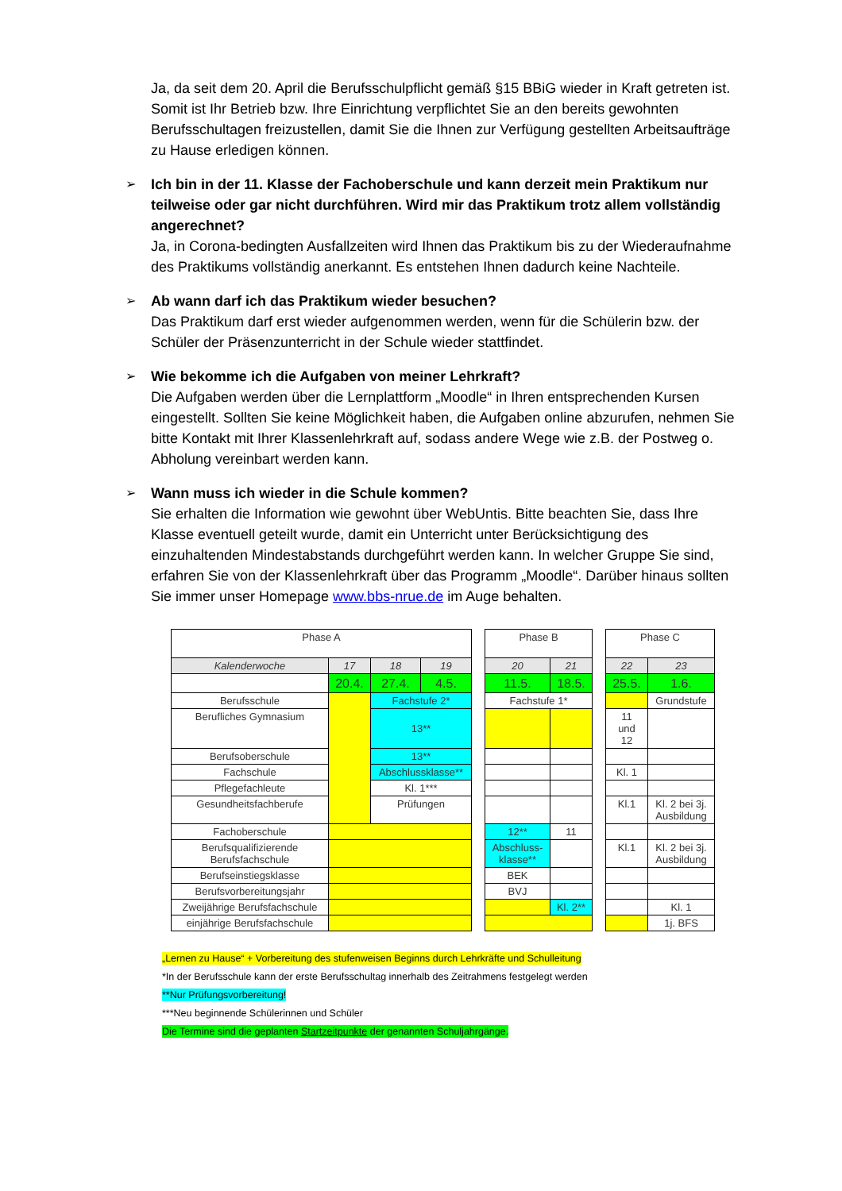Ja, da seit dem 20. April die Berufsschulpflicht gemäß §15 BBiG wieder in Kraft getreten ist. Somit ist Ihr Betrieb bzw. Ihre Einrichtung verpflichtet Sie an den bereits gewohnten Berufsschultagen freizustellen, damit Sie die Ihnen zur Verfügung gestellten Arbeitsaufträge zu Hause erledigen können.
➢ Ich bin in der 11. Klasse der Fachoberschule und kann derzeit mein Praktikum nur teilweise oder gar nicht durchführen. Wird mir das Praktikum trotz allem vollständig angerechnet?
Ja, in Corona-bedingten Ausfallzeiten wird Ihnen das Praktikum bis zu der Wiederaufnahme des Praktikums vollständig anerkannt. Es entstehen Ihnen dadurch keine Nachteile.
➢ Ab wann darf ich das Praktikum wieder besuchen?
Das Praktikum darf erst wieder aufgenommen werden, wenn für die Schülerin bzw. der Schüler der Präsenzunterricht in der Schule wieder stattfindet.
➢ Wie bekomme ich die Aufgaben von meiner Lehrkraft?
Die Aufgaben werden über die Lernplattform „Moodle“ in Ihren entsprechenden Kursen eingestellt. Sollten Sie keine Möglichkeit haben, die Aufgaben online abzurufen, nehmen Sie bitte Kontakt mit Ihrer Klassenlehrkraft auf, sodass andere Wege wie z.B. der Postweg o. Abholung vereinbart werden kann.
➢ Wann muss ich wieder in die Schule kommen?
Sie erhalten die Information wie gewohnt über WebUntis. Bitte beachten Sie, dass Ihre Klasse eventuell geteilt wurde, damit ein Unterricht unter Berücksichtigung des einzuhaltenden Mindestabstands durchgeführt werden kann. In welcher Gruppe Sie sind, erfahren Sie von der Klassenlehrkraft über das Programm „Moodle“. Darüber hinaus sollten Sie immer unser Homepage www.bbs-nrue.de im Auge behalten.
| Phase A | | | | | Phase B | | | Phase C | |
| Kalenderwoche | 17 | 18 | 19 | | 20 | 21 | | 22 | 23 |
| | 20.4. | 27.4. | 4.5. | | 11.5. | 18.5. | | 25.5. | 1.6. |
| Berufsschule | | Fachstufe 2* | | | Fachstufe 1* | | | | Grundstufe |
| Berufliches Gymnasium | | 13** | | | | | | 11 und 12 | |
| Berufsoberschule | | 13** | | | | | | | |
| Fachschule | | Abschlussklasse** | | | | | | Kl. 1 | |
| Pflegefachleute | | Kl. 1*** | | | | | | | |
| Gesundheitsfachberufe | | Prüfungen | | | | | | Kl.1 | Kl. 2 bei 3j. Ausbildung |
| Fachoberschule | | | | | 12** | 11 | | | |
| Berufsqualifizierende Berufsfachschule | | | | | Abschluss-klasse** | | | Kl.1 | Kl. 2 bei 3j. Ausbildung |
| Berufseinstiegsklasse | | | | | BEK | | | | |
| Berufsvorbereitungsjahr | | | | | BVJ | | | | |
| Zweijährige Berufsfachschule | | | | | | Kl. 2** | | | Kl. 1 |
| einjährige Berufsfachschule | | | | | | | | | 1j. BFS |
„Lernen zu Hause“ + Vorbereitung des stufenweisen Beginns durch Lehrkräfte und Schulleitung
*In der Berufsschule kann der erste Berufsschultag innerhalb des Zeitrahmens festgelegt werden
**Nur Prüfungsvorbereitung!
***Neu beginnende Schülerinnen und Schüler
Die Termine sind die geplanten Startzeitpunkte der genannten Schuljahrgänge.